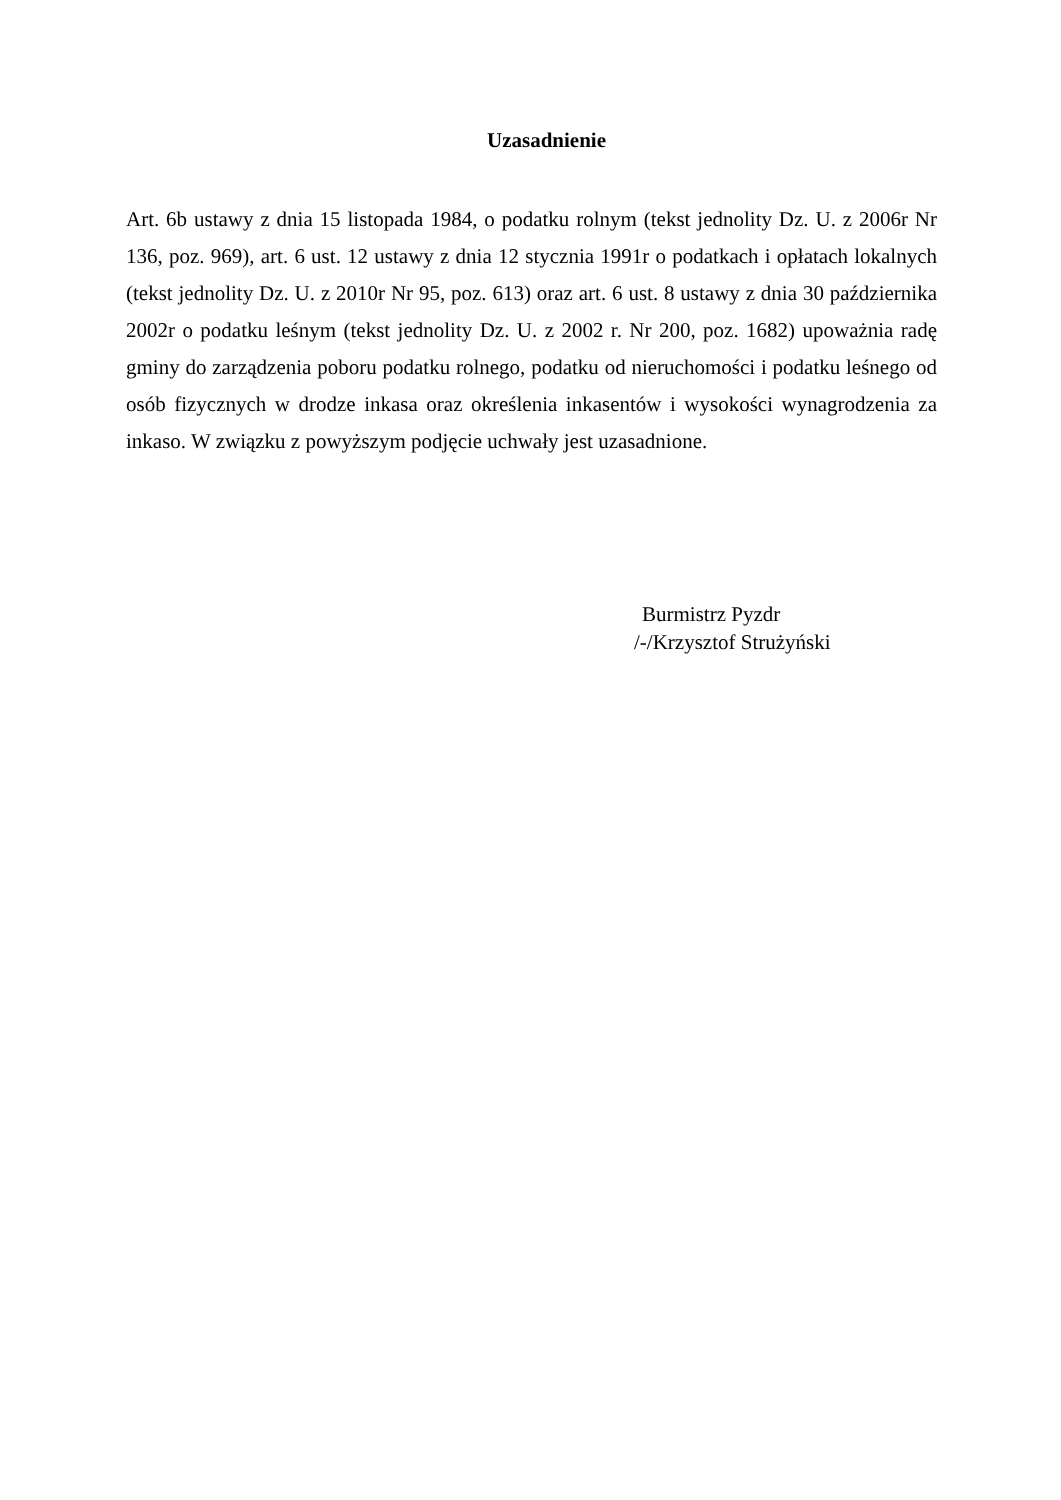Uzasadnienie
Art. 6b ustawy z dnia 15 listopada 1984, o podatku rolnym (tekst jednolity Dz. U. z 2006r Nr 136, poz. 969), art. 6 ust. 12 ustawy z dnia 12 stycznia 1991r o podatkach i opłatach lokalnych (tekst jednolity Dz. U. z 2010r Nr 95, poz. 613) oraz art. 6 ust. 8 ustawy z dnia 30 października 2002r o podatku leśnym (tekst jednolity Dz. U. z 2002 r. Nr 200, poz. 1682) upoważnia radę gminy do zarządzenia poboru podatku rolnego, podatku od nieruchomości i podatku leśnego od osób fizycznych w drodze inkasa oraz określenia inkasentów i wysokości wynagrodzenia za inkaso. W związku z powyższym podjęcie uchwały jest uzasadnione.
Burmistrz Pyzdr
/-/Krzysztof Strużyński